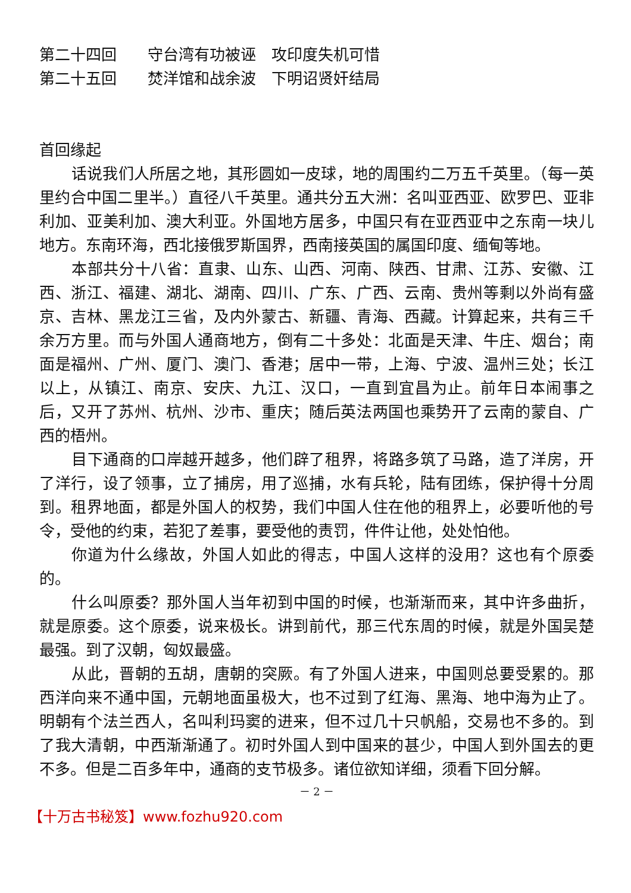第二十四回　　守台湾有功被诬　攻印度失机可惜
第二十五回　　焚洋馆和战余波　下明诏贤奸结局
首回缘起
话说我们人所居之地，其形圆如一皮球，地的周围约二万五千英里。（每一英里约合中国二里半。）直径八千英里。通共分五大洲：名叫亚西亚、欧罗巴、亚非利加、亚美利加、澳大利亚。外国地方居多，中国只有在亚西亚中之东南一块儿地方。东南环海，西北接俄罗斯国界，西南接英国的属国印度、缅甸等地。
本部共分十八省：直隶、山东、山西、河南、陕西、甘肃、江苏、安徽、江西、浙江、福建、湖北、湖南、四川、广东、广西、云南、贵州等剩以外尚有盛京、吉林、黑龙江三省，及内外蒙古、新疆、青海、西藏。计算起来，共有三千余万方里。而与外国人通商地方，倒有二十多处：北面是天津、牛庄、烟台；南面是福州、广州、厦门、澳门、香港；居中一带，上海、宁波、温州三处；长江以上，从镇江、南京、安庆、九江、汉口，一直到宜昌为止。前年日本闹事之后，又开了苏州、杭州、沙市、重庆；随后英法两国也乘势开了云南的蒙自、广西的梧州。
目下通商的口岸越开越多，他们辟了租界，将路多筑了马路，造了洋房，开了洋行，设了领事，立了捕房，用了巡捕，水有兵轮，陆有团练，保护得十分周到。租界地面，都是外国人的权势，我们中国人住在他的租界上，必要听他的号令，受他的约束，若犯了差事，要受他的责罚，件件让他，处处怕他。
你道为什么缘故，外国人如此的得志，中国人这样的没用？这也有个原委的。
什么叫原委？那外国人当年初到中国的时候，也渐渐而来，其中许多曲折，就是原委。这个原委，说来极长。讲到前代，那三代东周的时候，就是外国吴楚最强。到了汉朝，匈奴最盛。
从此，晋朝的五胡，唐朝的突厥。有了外国人进来，中国则总要受累的。那西洋向来不通中国，元朝地面虽极大，也不过到了红海、黑海、地中海为止了。明朝有个法兰西人，名叫利玛窦的进来，但不过几十只帆船，交易也不多的。到了我大清朝，中西渐渐通了。初时外国人到中国来的甚少，中国人到外国去的更不多。但是二百多年中，通商的支节极多。诸位欲知详细，须看下回分解。
－ 2 －
【十万古书秘笈】www.fozhu920.com